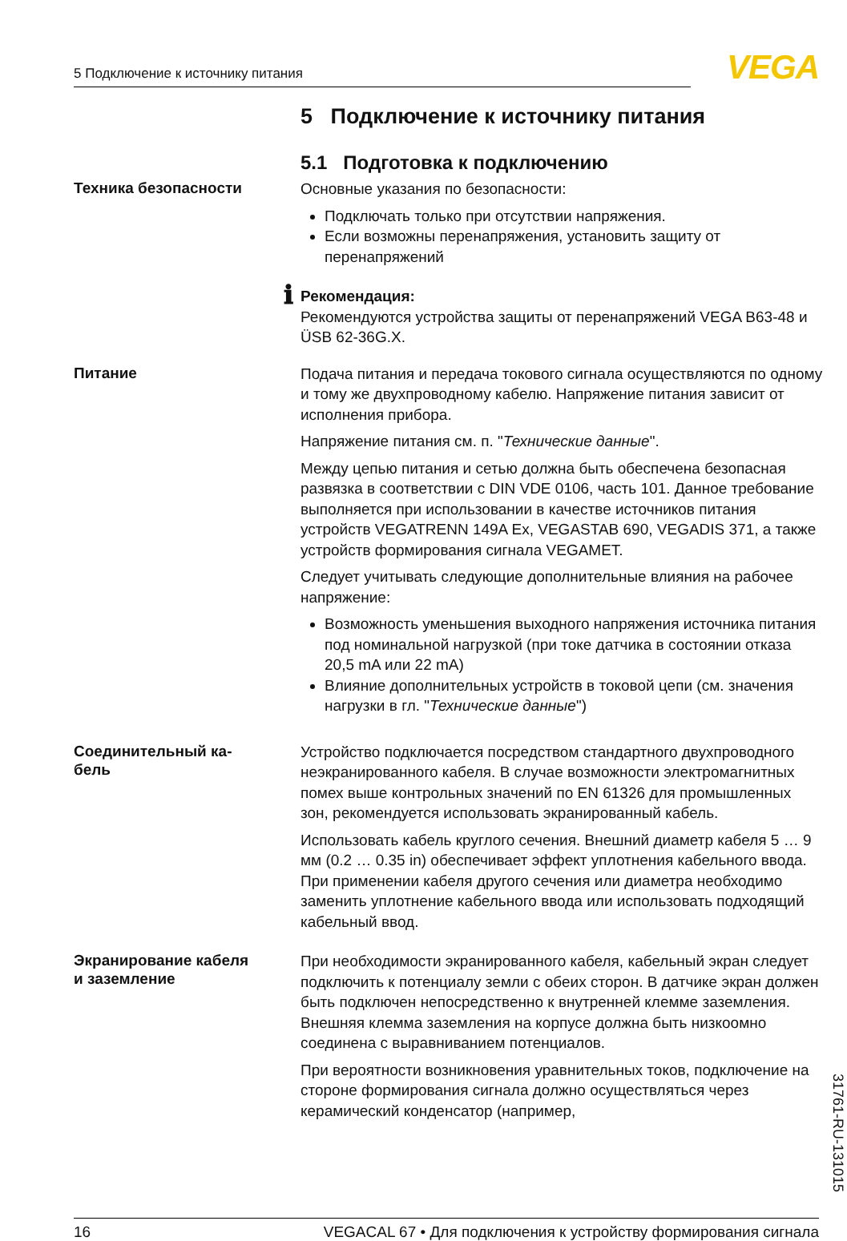5 Подключение к источнику питания VEGA
5 Подключение к источнику питания
5.1 Подготовка к подключению
Техника безопасности
Основные указания по безопасности:
Подключать только при отсутствии напряжения.
Если возможны перенапряжения, установить защиту от перенапряжений
ℹ
Рекомендация:
Рекомендуются устройства защиты от перенапряжений VEGA B63-48 и ÜSB 62-36G.X.
Питание
Подача питания и передача токового сигнала осуществляются по одному и тому же двухпроводному кабелю. Напряжение питания зависит от исполнения прибора.
Напряжение питания см. п. "Технические данные".
Между цепью питания и сетью должна быть обеспечена безопасная развязка в соответствии с DIN VDE 0106, часть 101. Данное требование выполняется при использовании в качестве источников питания устройств VEGATRENN 149A Ex, VEGASTAB 690, VEGADIS 371, а также устройств формирования сигнала VEGAMET.
Следует учитывать следующие дополнительные влияния на рабочее напряжение:
Возможность уменьшения выходного напряжения источника питания под номинальной нагрузкой (при токе датчика в состоянии отказа 20,5 mA или 22 mA)
Влияние дополнительных устройств в токовой цепи (см. значения нагрузки в гл. "Технические данные")
Соединительный ка-
бель
Устройство подключается посредством стандартного двухпроводного неэкранированного кабеля. В случае возможности электромагнитных помех выше контрольных значений по EN 61326 для промышленных зон, рекомендуется использовать экранированный кабель.
Использовать кабель круглого сечения. Внешний диаметр кабеля 5 … 9 мм (0.2 … 0.35 in) обеспечивает эффект уплотнения кабельного ввода. При применении кабеля другого сечения или диаметра необходимо заменить уплотнение кабельного ввода или использовать подходящий кабельный ввод.
Экранирование кабеля
и заземление
При необходимости экранированного кабеля, кабельный экран следует подключить к потенциалу земли с обеих сторон. В датчике экран должен быть подключен непосредственно к внутренней клемме заземления. Внешняя клемма заземления на корпусе должна быть низкоомно соединена с выравниванием потенциалов.
При вероятности возникновения уравнительных токов, подключение на стороне формирования сигнала должно осуществляться через керамический конденсатор (например,
31761-RU-131015
16 VEGACAL 67 • Для подключения к устройству формирования сигнала